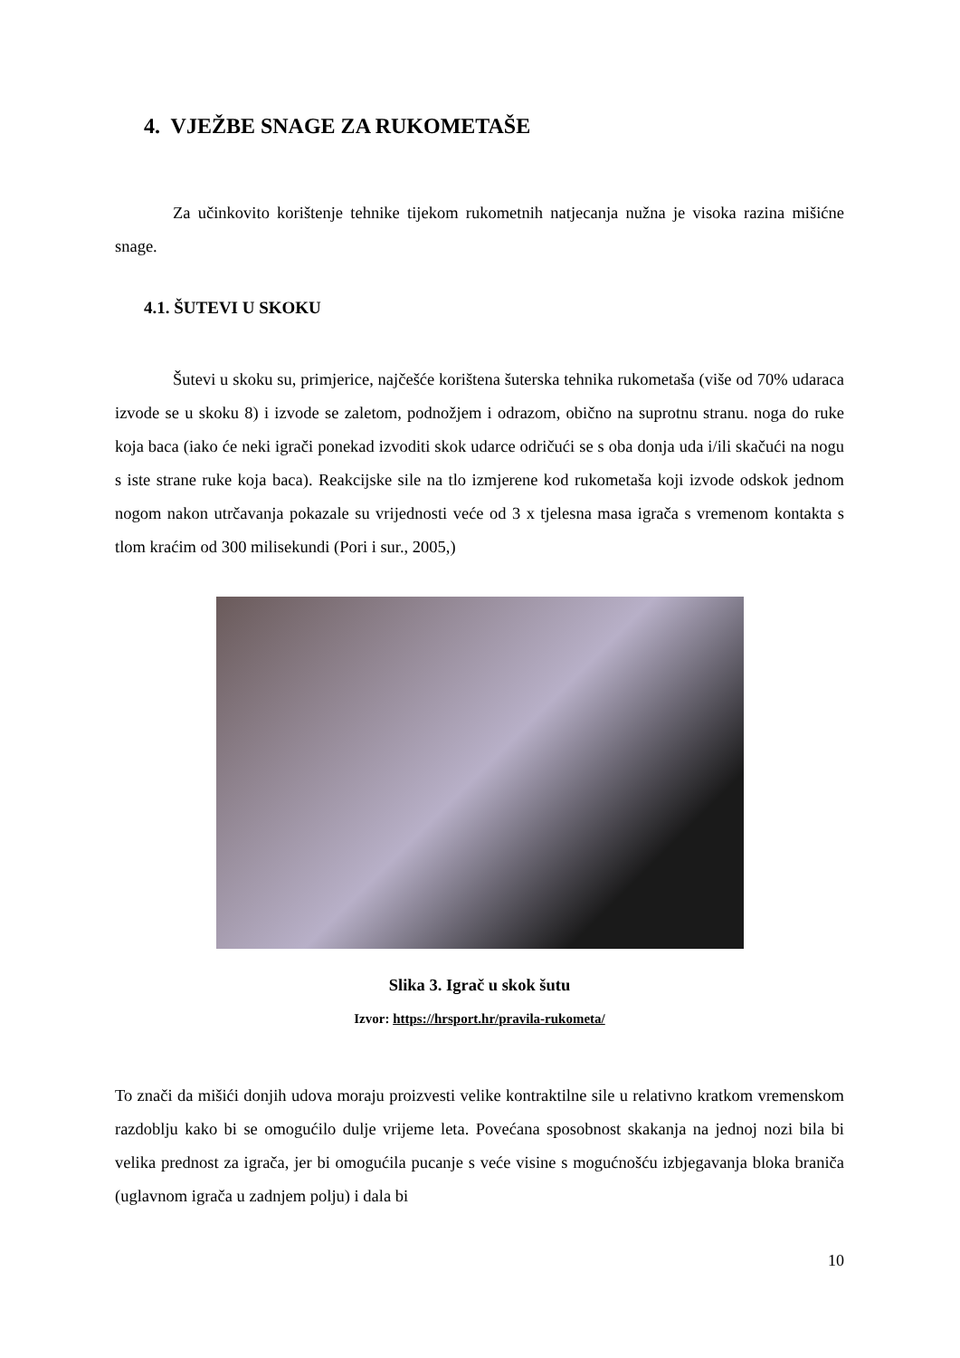4. VJEŽBE SNAGE ZA RUKOMETAŠE
Za učinkovito korištenje tehnike tijekom rukometnih natjecanja nužna je visoka razina mišićne snage.
4.1. ŠUTEVI U SKOKU
Šutevi u skoku su, primjerice, najčešće korištena šuterska tehnika rukometaša (više od 70% udaraca izvode se u skoku 8) i izvode se zaletom, podnožjem i odrazom, obično na suprotnu stranu. noga do ruke koja baca (iako će neki igrači ponekad izvoditi skok udarce odričući se s oba donja uda i/ili skačući na nogu s iste strane ruke koja baca). Reakcijske sile na tlo izmjerene kod rukometaša koji izvode odskok jednom nogom nakon utrčavanja pokazale su vrijednosti veće od 3 x tjelesna masa igrača s vremenom kontakta s tlom kraćim od 300 milisekundi (Pori i sur., 2005,)
Slika 3. Igrač u skok šutu
Izvor: https://hrsport.hr/pravila-rukometa/
To znači da mišići donjih udova moraju proizvesti velike kontraktilne sile u relativno kratkom vremenskom razdoblju kako bi se omogućilo dulje vrijeme leta. Povećana sposobnost skakanja na jednoj nozi bila bi velika prednost za igrača, jer bi omogućila pucanje s veće visine s mogućnošću izbjegavanja bloka braniča (uglavnom igrača u zadnjem polju) i dala bi
10